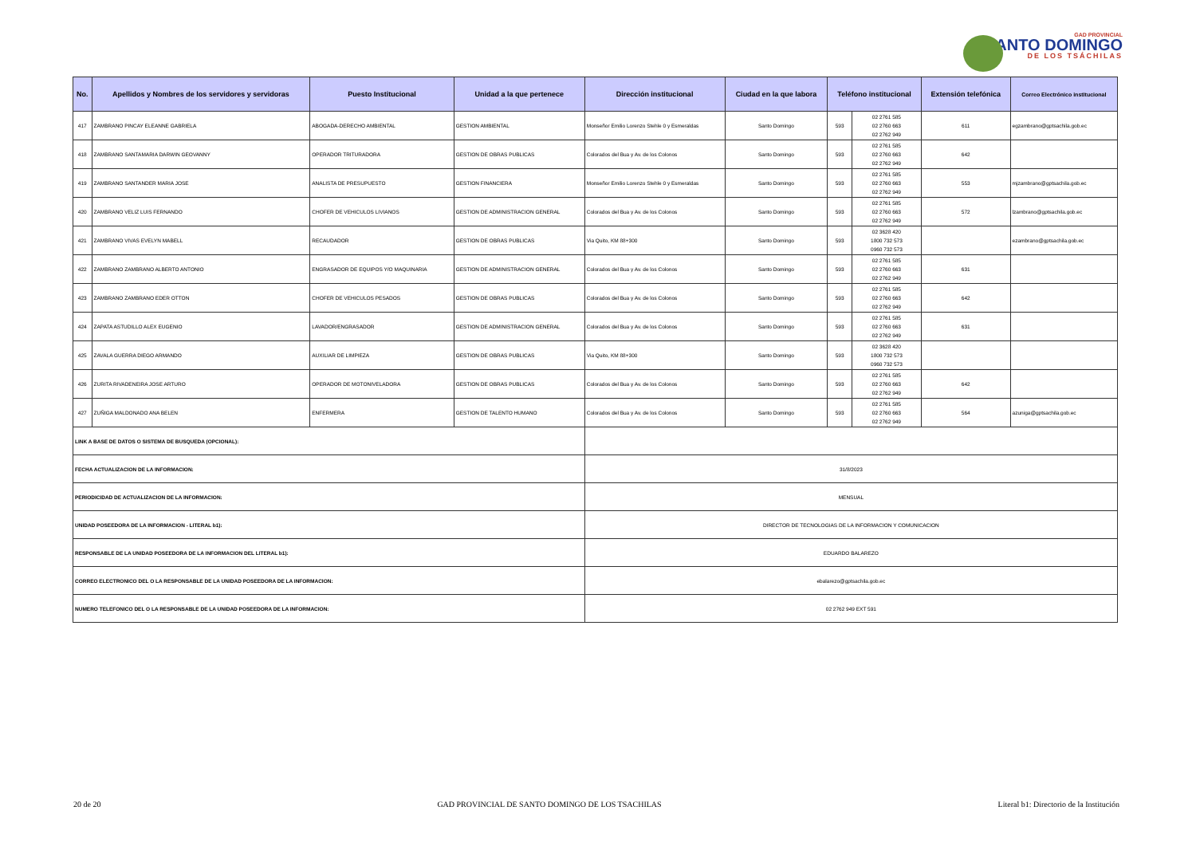GAD PROVINCIAL
SANTO DOMINGO
DE LOS TSÁCHILAS
| No. | Apellidos y Nombres de los servidores y servidoras | Puesto Institucional | Unidad a la que pertenece | Dirección institucional | Ciudad en la que labora | Teléfono institucional | | Extensión telefónica | Correo Electrónico institucional |
| --- | --- | --- | --- | --- | --- | --- | --- | --- | --- |
| 417 | ZAMBRANO PINCAY ELEANNE GABRIELA | ABOGADA-DERECHO AMBIENTAL | GESTION AMBIENTAL | Monseñor Emilio Lorenzo Stehle 0 y Esmeraldas | Santo Domingo | 593 | 02 2761 585 02 2760 663 02 2762 949 | 611 | egzambrano@gptsachila.gob.ec |
| 418 | ZAMBRANO SANTAMARIA DARWIN GEOVANNY | OPERADOR TRITURADORA | GESTION DE OBRAS PUBLICAS | Colorados del Bua y Av. de los Colonos | Santo Domingo | 593 | 02 2761 585 02 2760 663 02 2762 949 | 642 | |
| 419 | ZAMBRANO SANTANDER MARIA JOSE | ANALISTA DE PRESUPUESTO | GESTION FINANCIERA | Monseñor Emilio Lorenzo Stehle 0 y Esmeraldas | Santo Domingo | 593 | 02 2761 585 02 2760 663 02 2762 949 | 553 | mjzambrano@gptsachila.gob.ec |
| 420 | ZAMBRANO VELIZ LUIS FERNANDO | CHOFER DE VEHICULOS LIVIANOS | GESTION DE ADMINISTRACION GENERAL | Colorados del Bua y Av. de los Colonos | Santo Domingo | 593 | 02 2761 585 02 2760 663 02 2762 949 | 572 | lzambrano@gptsachila.gob.ec |
| 421 | ZAMBRANO VIVAS EVELYN MABELL | RECAUDADOR | GESTION DE OBRAS PUBLICAS | Via Quito, KM 88+300 | Santo Domingo | 593 | 02 3628 420 1800 732 573 0960 732 573 | | ezambrano@gptsachila.gob.ec |
| 422 | ZAMBRANO ZAMBRANO ALBERTO ANTONIO | ENGRASADOR DE EQUIPOS Y/O MAQUINARIA | GESTION DE ADMINISTRACION GENERAL | Colorados del Bua y Av. de los Colonos | Santo Domingo | 593 | 02 2761 585 02 2760 663 02 2762 949 | 631 | |
| 423 | ZAMBRANO ZAMBRANO EDER OTTON | CHOFER DE VEHICULOS PESADOS | GESTION DE OBRAS PUBLICAS | Colorados del Bua y Av. de los Colonos | Santo Domingo | 593 | 02 2761 585 02 2760 663 02 2762 949 | 642 | |
| 424 | ZAPATA ASTUDILLO ALEX EUGENIO | LAVADOR/ENGRASADOR | GESTION DE ADMINISTRACION GENERAL | Colorados del Bua y Av. de los Colonos | Santo Domingo | 593 | 02 2761 585 02 2760 663 02 2762 949 | 631 | |
| 425 | ZAVALA GUERRA DIEGO ARMANDO | AUXILIAR DE LIMPIEZA | GESTION DE OBRAS PUBLICAS | Via Quito, KM 88+300 | Santo Domingo | 593 | 02 3628 420 1800 732 573 0960 732 573 | | |
| 426 | ZURITA RIVADENEIRA JOSE ARTURO | OPERADOR DE MOTONIVELADORA | GESTION DE OBRAS PUBLICAS | Colorados del Bua y Av. de los Colonos | Santo Domingo | 593 | 02 2761 585 02 2760 663 02 2762 949 | 642 | |
| 427 | ZUÑIGA MALDONADO ANA BELEN | ENFERMERA | GESTION DE TALENTO HUMANO | Colorados del Bua y Av. de los Colonos | Santo Domingo | 593 | 02 2761 585 02 2760 663 02 2762 949 | 564 | azuniga@gptsachila.gob.ec |
| LINK A BASE DE DATOS O SISTEMA DE BUSQUEDA (OPCIONAL): | | | | | | | | | |
| FECHA ACTUALIZACION DE LA INFORMACION: | | | | 31/8/2023 | | | | | |
| PERIODICIDAD DE ACTUALIZACION DE LA INFORMACION: | | | | MENSUAL | | | | | |
| UNIDAD POSEEDORA DE LA INFORMACION - LITERAL b1): | | | | DIRECTOR DE TECNOLOGIAS DE LA INFORMACION Y COMUNICACION | | | | | |
| RESPONSABLE DE LA UNIDAD POSEEDORA DE LA INFORMACION DEL LITERAL b1): | | | | EDUARDO BALAREZO | | | | | |
| CORREO ELECTRONICO DEL O LA RESPONSABLE DE LA UNIDAD POSEEDORA DE LA INFORMACION: | | | | ebalarezo@gptsachila.gob.ec | | | | | |
| NUMERO TELEFONICO DEL O LA RESPONSABLE DE LA UNIDAD POSEEDORA DE LA INFORMACION: | | | | 02 2762 949 EXT 591 | | | | | |
20 de 20 GAD PROVINCIAL DE SANTO DOMINGO DE LOS TSACHILAS Literal b1: Directorio de la Institución